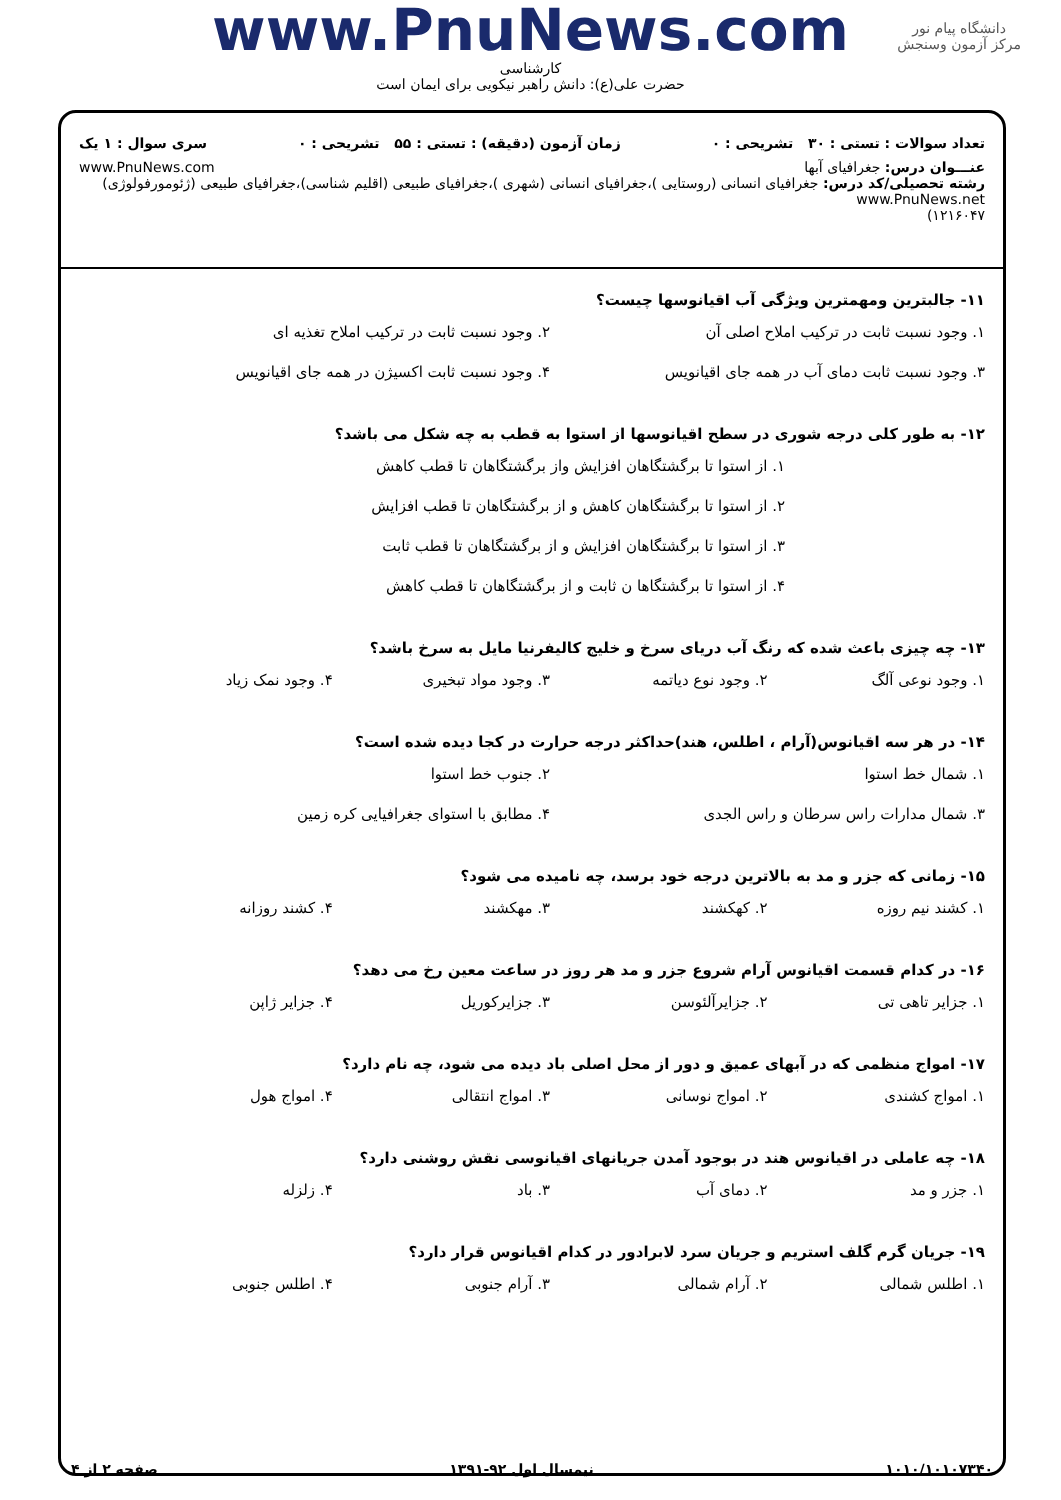دانشگاه پیام نور
مرکز آزمون وسنجش
www.PnuNews.com
کارشناسی
حضرت علی(ع): دانش راهبر نیکویی برای ایمان است
تعداد سوالات : تستی : ۳۰ تشریحی : ۰ زمان آزمون (دقیقه) : تستی : ۵۵ تشریحی : ۰ سری سوال : ۱ یک
عنـــوان درس: جغرافیای آبها www.PnuNews.com
رشته تحصیلی/کد درس: جغرافیای انسانی (روستایی )،جغرافیای انسانی (شهری )،جغرافیای طبیعی (اقلیم شناسی)،جغرافیای طبیعی (ژئومورفولوژی) www.PnuNews.net
۱۲۱۶۰۴۷)
۱۱- جالبترین ومهمترین ویژگی آب اقیانوسها چیست؟
۱. وجود نسبت ثابت در ترکیب املاح اصلی آن ۲. وجود نسبت ثابت در ترکیب املاح تغذیه ای ۳. وجود نسبت ثابت دمای آب در همه جای اقیانویس ۴. وجود نسبت ثابت اکسیژن در همه جای اقیانویس
۱۲- به طور کلی درجه شوری در سطح اقیانوسها از استوا به قطب به چه شکل می باشد؟
۱. از استوا تا برگشتگاهان افزایش واز برگشتگاهان تا قطب کاهش ۲. از استوا تا برگشتگاهان کاهش و از برگشتگاهان تا قطب افزایش ۳. از استوا تا برگشتگاهان افزایش و از برگشتگاهان تا قطب ثابت ۴. از استوا تا برگشتگاها ن ثابت و از برگشتگاهان تا قطب کاهش
۱۳- چه چیزی باعث شده که رنگ آب دریای سرخ و خلیج کالیفرنیا مایل به سرخ باشد؟
۱. وجود نوعی آلگ ۲. وجود نوع دیاتمه ۳. وجود مواد تبخیری ۴. وجود نمک زیاد
۱۴- در هر سه اقیانوس(آرام ، اطلس، هند)حداکثر درجه حرارت در کجا دیده شده است؟
۱. شمال خط استوا ۲. جنوب خط استوا ۳. شمال مدارات راس سرطان و راس الجدی ۴. مطابق با استوای جغرافیایی کره زمین
۱۵- زمانی که جزر و مد به بالاترین درجه خود برسد، چه نامیده می شود؟
۱. کشند نیم روزه ۲. کهکشند ۳. مهکشند ۴. کشند روزانه
۱۶- در کدام قسمت اقیانوس آرام شروع جزر و مد هر روز در ساعت معین رخ می دهد؟
۱. جزایر تاهی تی ۲. جزایرآلئوسن ۳. جزایرکوریل ۴. جزایر ژاپن
۱۷- امواج منظمی که در آبهای عمیق و دور از محل اصلی باد دیده می شود، چه نام دارد؟
۱. امواج کشندی ۲. امواج نوسانی ۳. امواج انتقالی ۴. امواج هول
۱۸- چه عاملی در اقیانوس هند در بوجود آمدن جریانهای اقیانوسی نقش روشنی دارد؟
۱. جزر و مد ۲. دمای آب ۳. باد ۴. زلزله
۱۹- جریان گرم گلف استریم و جریان سرد لابرادور در کدام اقیانوس قرار دارد؟
۱. اطلس شمالی ۲. آرام شمالی ۳. آرام جنوبی ۴. اطلس جنوبی
۱۰۱۰/۱۰۱۰۷۳۴۰ نیمسال اول ۹۲-۱۳۹۱ صفحه ۲ از ۴